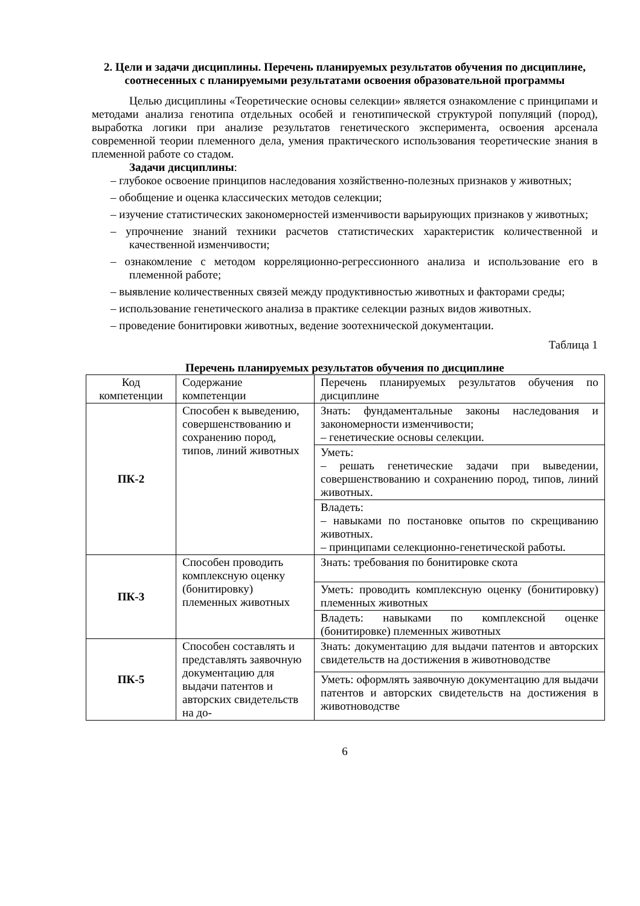2. Цели и задачи дисциплины. Перечень планируемых результатов обучения по дисциплине, соотнесенных с планируемыми результатами освоения образовательной программы
Целью дисциплины «Теоретические основы селекции» является ознакомление с принципами и методами анализа генотипа отдельных особей и генотипической структурой популяций (пород), выработка логики при анализе результатов генетического эксперимента, освоения арсенала современной теории племенного дела, умения практического использования теоретические знания в племенной работе со стадом.
Задачи дисциплины:
– глубокое освоение принципов наследования хозяйственно-полезных признаков у животных;
– обобщение и оценка классических методов селекции;
– изучение статистических закономерностей изменчивости варьирующих признаков у животных;
– упрочнение знаний техники расчетов статистических характеристик количественной и качественной изменчивости;
– ознакомление с методом корреляционно-регрессионного анализа и использование его в племенной работе;
– выявление количественных связей между продуктивностью животных и факторами среды;
– использование генетического анализа в практике селекции разных видов животных.
– проведение бонитировки животных, ведение зоотехнической документации.
Таблица 1
Перечень планируемых результатов обучения по дисциплине
| Код компетенции | Содержание компетенции | Перечень планируемых результатов обучения по дисциплине |
| ПК-2 | Способен к выведению, совершенствованию и сохранению пород, типов, линий животных | Знать: фундаментальные законы наследования и закономерности изменчивости; – генетические основы селекции. |
| | | Уметь: – решать генетические задачи при выведении, совершенствованию и сохранению пород, типов, линий животных. |
| | | Владеть: – навыками по постановке опытов по скрещиванию животных. – принципами селекционно-генетической работы. |
| ПК-3 | Способен проводить комплексную оценку (бонитировку) племенных животных | Знать: требования по бонитировке скота |
| | | Уметь: проводить комплексную оценку (бонитировку) племенных животных |
| | | Владеть: навыками по комплексной оценке (бонитировке) племенных животных |
| ПК-5 | Способен составлять и представлять заявочную документацию для выдачи патентов и авторских свидетельств на до- | Знать: документацию для выдачи патентов и авторских свидетельств на достижения в животноводстве |
| | | Уметь: оформлять заявочную документацию для выдачи патентов и авторских свидетельств на достижения в животноводстве |
6